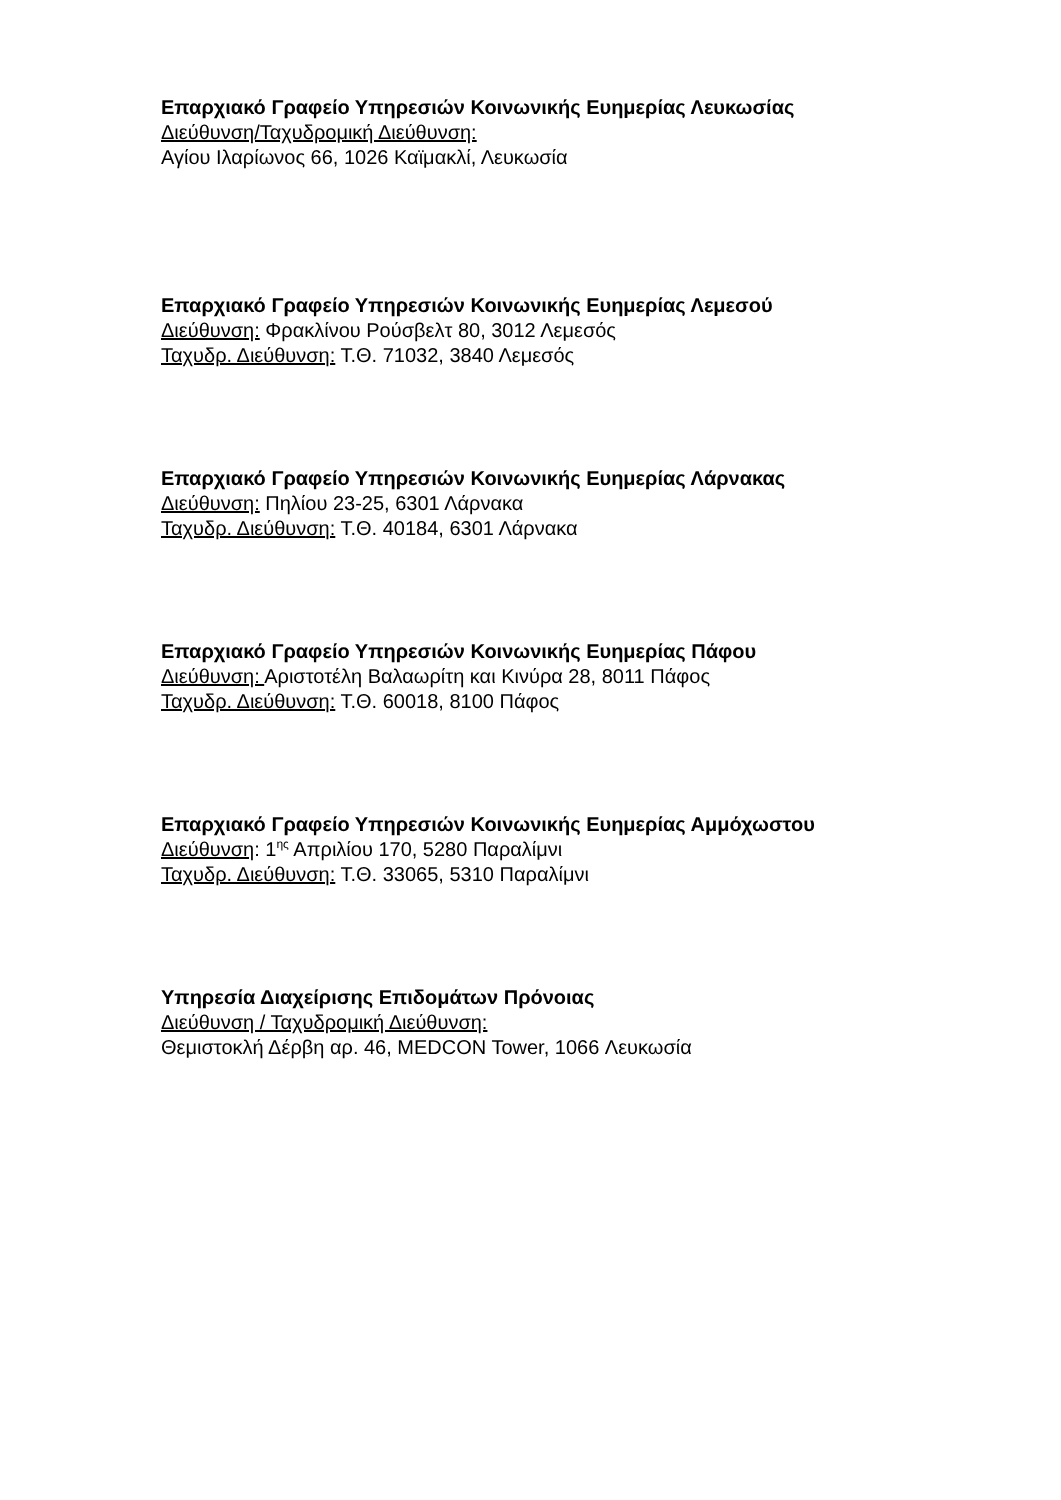Επαρχιακό Γραφείο Υπηρεσιών Κοινωνικής Ευημερίας Λευκωσίας
Διεύθυνση/Ταχυδρομική Διεύθυνση:
Αγίου Ιλαρίωνος 66, 1026 Καϊμακλί, Λευκωσία
Επαρχιακό Γραφείο Υπηρεσιών Κοινωνικής Ευημερίας Λεμεσού
Διεύθυνση: Φρακλίνου Ρούσβελτ 80, 3012 Λεμεσός
Ταχυδρ. Διεύθυνση: Τ.Θ. 71032, 3840 Λεμεσός
Επαρχιακό Γραφείο Υπηρεσιών Κοινωνικής Ευημερίας Λάρνακας
Διεύθυνση: Πηλίου 23-25, 6301 Λάρνακα
Ταχυδρ. Διεύθυνση: Τ.Θ. 40184, 6301 Λάρνακα
Επαρχιακό Γραφείο Υπηρεσιών Κοινωνικής Ευημερίας Πάφου
Διεύθυνση: Αριστοτέλη Βαλαωρίτη και Κινύρα 28, 8011 Πάφος
Ταχυδρ. Διεύθυνση: Τ.Θ. 60018, 8100 Πάφος
Επαρχιακό Γραφείο Υπηρεσιών Κοινωνικής Ευημερίας Αμμόχωστου
Διεύθυνση: 1<sup>ης</sup> Απριλίου 170, 5280 Παραλίμνι
Ταχυδρ. Διεύθυνση: Τ.Θ. 33065, 5310 Παραλίμνι
Υπηρεσία Διαχείρισης Επιδομάτων Πρόνοιας
Διεύθυνση / Ταχυδρομική Διεύθυνση:
Θεμιστοκλή Δέρβη αρ. 46, MEDCON Tower, 1066 Λευκωσία